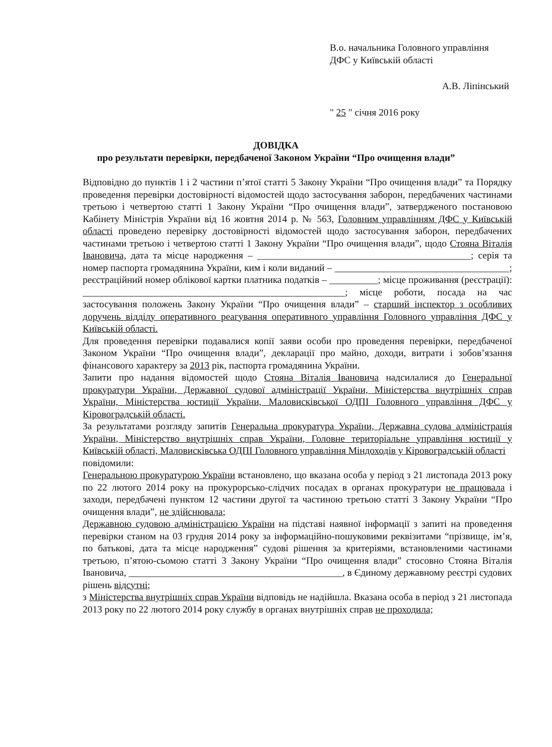В.о. начальника Головного управління
ДФС у Київській області
А.В. Ліпінський
" 25 " січня 2016 року
ДОВІДКА
про результати перевірки, передбаченої Законом України “Про очищення влади”
Відповідно до пунктів 1 і 2 частини п’ятої статті 5 Закону України “Про очищення влади” та Порядку проведення перевірки достовірності відомостей щодо застосування заборон, передбачених частинами третьою і четвертою статті 1 Закону України “Про очищення влади”, затвердженого постановою Кабінету Міністрів України від 16 жовтня 2014 р. № 563, Головним управлінням ДФС у Київській області проведено перевірку достовірності відомостей щодо застосування заборон, передбачених частинами третьою і четвертою статті 1 Закону України “Про очищення влади”, щодо Стояна Віталія Івановича, дата та місце народження – ____________________________________________; серія та номер паспорта громадянина України, ким і коли виданий – ____________________________________; реєстраційний номер облікової картки платника податків – __________; місце проживання (реєстрації): ______________________________________________________; місце роботи, посада на час застосування положень Закону України “Про очищення влади” – старший інспектор з особливих доручень відділу оперативного реагування оперативного управління Головного управління ДФС у Київській області.
Для проведення перевірки подавалися копії заяви особи про проведення перевірки, передбаченої Законом України “Про очищення влади”, декларації про майно, доходи, витрати і зобов’язання фінансового характеру за 2013 рік, паспорта громадянина України.
Запити про надання відомостей щодо Стояна Віталія Івановича надсилалися до Генеральної прокуратури України, Державної судової адміністрації України, Міністерства внутрішніх справ України, Міністерства юстиції України, Маловисківської ОДПІ Головного управління ДФС у Кіровоградській області.
За результатами розгляду запитів Генеральна прокуратура України, Державна судова адміністрація України, Міністерство внутрішніх справ України, Головне територіальне управління юстиції у Київській області, Маловисківська ОДПІ Головного управління Міндоходів у Кіровоградській області
повідомили:
Генеральною прокуратурою України встановлено, що вказана особа у період з 21 листопада 2013 року по 22 лютого 2014 року на прокурорсько-слідчих посадах в органах прокуратури не працювала і заходи, передбачені пунктом 12 частини другої та частиною третьою статті 3 Закону України “Про очищення влади”, не здійснювала;
Державною судовою адміністрацією України на підставі наявної інформації з запиті на проведення перевірки станом на 03 грудня 2014 року за інформаційно-пошуковими реквізитами “прізвище, ім’я, по батькові, дата та місце народження” судові рішення за критеріями, встановленими частинами третьою, п’ятою-сьомою статті 3 Закону України “Про очищення влади” стосовно Стояна Віталія Івановича, ____________________________________________, в Єдиному державному реєстрі судових рішень відсутні;
з Міністерства внутрішніх справ України відповідь не надійшла. Вказана особа в період з 21 листопада 2013 року по 22 лютого 2014 року службу в органах внутрішніх справ не проходила;